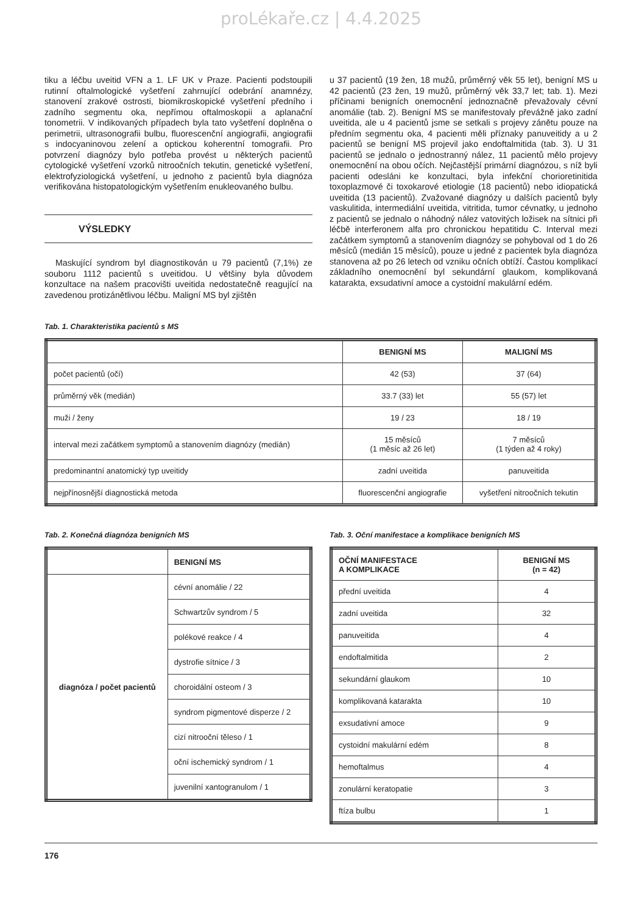proLékaře.cz | 4.4.2025
tiku a léčbu uveitid VFN a 1. LF UK v Praze. Pacienti podstoupili rutinní oftalmologické vyšetření zahrnující odebrání anamnézy, stanovení zrakové ostrosti, biomikroskopické vyšetření předního i zadního segmentu oka, nepřímou oftalmoskopii a aplanační tonometrii. V indikovaných případech byla tato vyšetření doplněna o perimetrii, ultrasonografii bulbu, fluorescenční angiografii, angiografii s indocyaninovou zelení a optickou koherentní tomografii. Pro potvrzení diagnózy bylo potřeba provést u některých pacientů cytologické vyšetření vzorků nitroočních tekutin, genetické vyšetření, elektrofyziologická vyšetření, u jednoho z pacientů byla diagnóza verifikována histopatologickým vyšetřením enukleovaného bulbu.
VÝSLEDKY
Maskující syndrom byl diagnostikován u 79 pacientů (7,1%) ze souboru 1112 pacientů s uveitidou. U většiny byla důvodem konzultace na našem pracovišti uveitida nedostatečně reagující na zavedenou protizánětlivou léčbu. Maligní MS byl zjištěn
u 37 pacientů (19 žen, 18 mužů, průměrný věk 55 let), benigní MS u 42 pacientů (23 žen, 19 mužů, průměrný věk 33,7 let; tab. 1). Mezi příčinami benigních onemocnění jednoznačně převažovaly cévní anomálie (tab. 2). Benigní MS se manifestovaly převážně jako zadní uveitida, ale u 4 pacientů jsme se setkali s projevy zánětu pouze na předním segmentu oka, 4 pacienti měli příznaky panuveitidy a u 2 pacientů se benigní MS projevil jako endoftalmitida (tab. 3). U 31 pacientů se jednalo o jednostranný nález, 11 pacientů mělo projevy onemocnění na obou očích. Nejčastější primární diagnózou, s níž byli pacienti odesláni ke konzultaci, byla infekční chorioretinitida toxoplazmové či toxokarové etiologie (18 pacientů) nebo idiopatická uveitida (13 pacientů). Zvažované diagnózy u dalších pacientů byly vaskulitida, intermediální uveitida, vitritida, tumor cévnatky, u jednoho z pacientů se jednalo o náhodný nález vatovitých ložisek na sítnici při léčbě interferonem alfa pro chronickou hepatitidu C. Interval mezi začátkem symptomů a stanovením diagnózy se pohyboval od 1 do 26 měsíců (medián 15 měsíců), pouze u jedné z pacientek byla diagnóza stanovena až po 26 letech od vzniku očních obtíží. Častou komplikací základního onemocnění byl sekundární glaukom, komplikovaná katarakta, exsudativní amoce a cystoidní makulární edém.
Tab. 1. Charakteristika pacientů s MS
| | BENIGNÍ MS | MALIGNÍ MS |
| --- | --- | --- |
| počet pacientů (očí) | 42 (53) | 37 (64) |
| průměrný věk (medián) | 33.7 (33) let | 55 (57) let |
| muži / ženy | 19 / 23 | 18 / 19 |
| interval mezi začátkem symptomů a stanovením diagnózy (medián) | 15 měsíců (1 měsíc až 26 let) | 7 měsíců (1 týden až 4 roky) |
| predominantní anatomický typ uveitidy | zadní uveitida | panuveitida |
| nejpřínosnější diagnostická metoda | fluorescenční angiografie | vyšetření nitroočních tekutin |
Tab. 2. Konečná diagnóza benigních MS
| | BENIGNÍ MS |
| --- | --- |
| diagnóza / počet pacientů | cévní anomálie / 22 |
| | Schwartzův syndrom / 5 |
| | polékové reakce / 4 |
| | dystrofie sítnice / 3 |
| | choroidální osteom / 3 |
| | syndrom pigmentové disperze / 2 |
| | cizí nitrooční těleso / 1 |
| | oční ischemický syndrom / 1 |
| | juvenilní xantogranulom / 1 |
Tab. 3. Oční manifestace a komplikace benigních MS
| OČNÍ MANIFESTACE A KOMPLIKACE | BENIGNÍ MS (n = 42) |
| --- | --- |
| přední uveitida | 4 |
| zadní uveitida | 32 |
| panuveitida | 4 |
| endoftalmitida | 2 |
| sekundární glaukom | 10 |
| komplikovaná katarakta | 10 |
| exsudativní amoce | 9 |
| cystoidní makulární edém | 8 |
| hemoftalmus | 4 |
| zonulární keratopatie | 3 |
| ftíza bulbu | 1 |
176